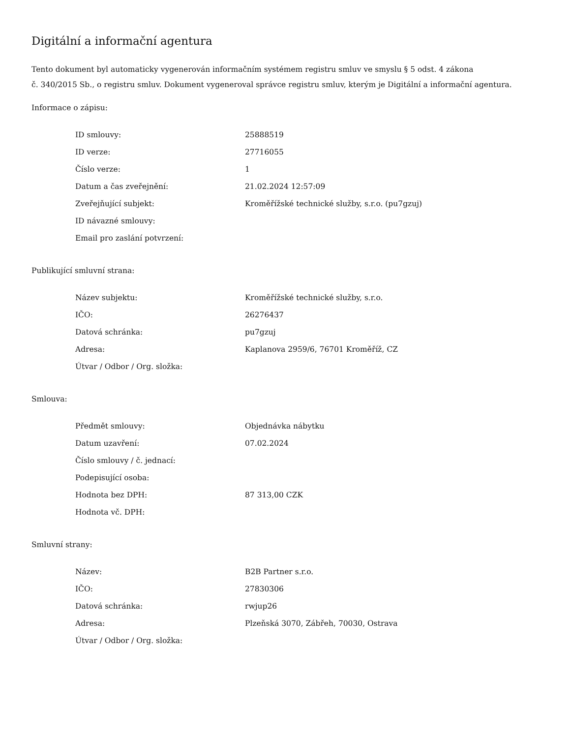Digitální a informační agentura
Tento dokument byl automaticky vygenerován informačním systémem registru smluv ve smyslu § 5 odst. 4 zákona
č. 340/2015 Sb., o registru smluv. Dokument vygeneroval správce registru smluv, kterým je Digitální a informační agentura.
Informace o zápisu:
| ID smlouvy: | 25888519 |
| ID verze: | 27716055 |
| Číslo verze: | 1 |
| Datum a čas zveřejnění: | 21.02.2024 12:57:09 |
| Zveřejňující subjekt: | Kroměřížské technické služby, s.r.o. (pu7gzuj) |
| ID návazné smlouvy: | |
| Email pro zaslání potvrzení: | |
Publikující smluvní strana:
| Název subjektu: | Kroměřížské technické služby, s.r.o. |
| IČO: | 26276437 |
| Datová schránka: | pu7gzuj |
| Adresa: | Kaplanova 2959/6, 76701 Kroměříž, CZ |
| Útvar / Odbor / Org. složka: | |
Smlouva:
| Předmět smlouvy: | Objednávka nábytku |
| Datum uzavření: | 07.02.2024 |
| Číslo smlouvy / č. jednací: | |
| Podepisující osoba: | |
| Hodnota bez DPH: | 87 313,00 CZK |
| Hodnota vč. DPH: | |
Smluvní strany:
| Název: | B2B Partner s.r.o. |
| IČO: | 27830306 |
| Datová schránka: | rwjup26 |
| Adresa: | Plzeňská 3070, Zábřeh, 70030, Ostrava |
| Útvar / Odbor / Org. složka: | |